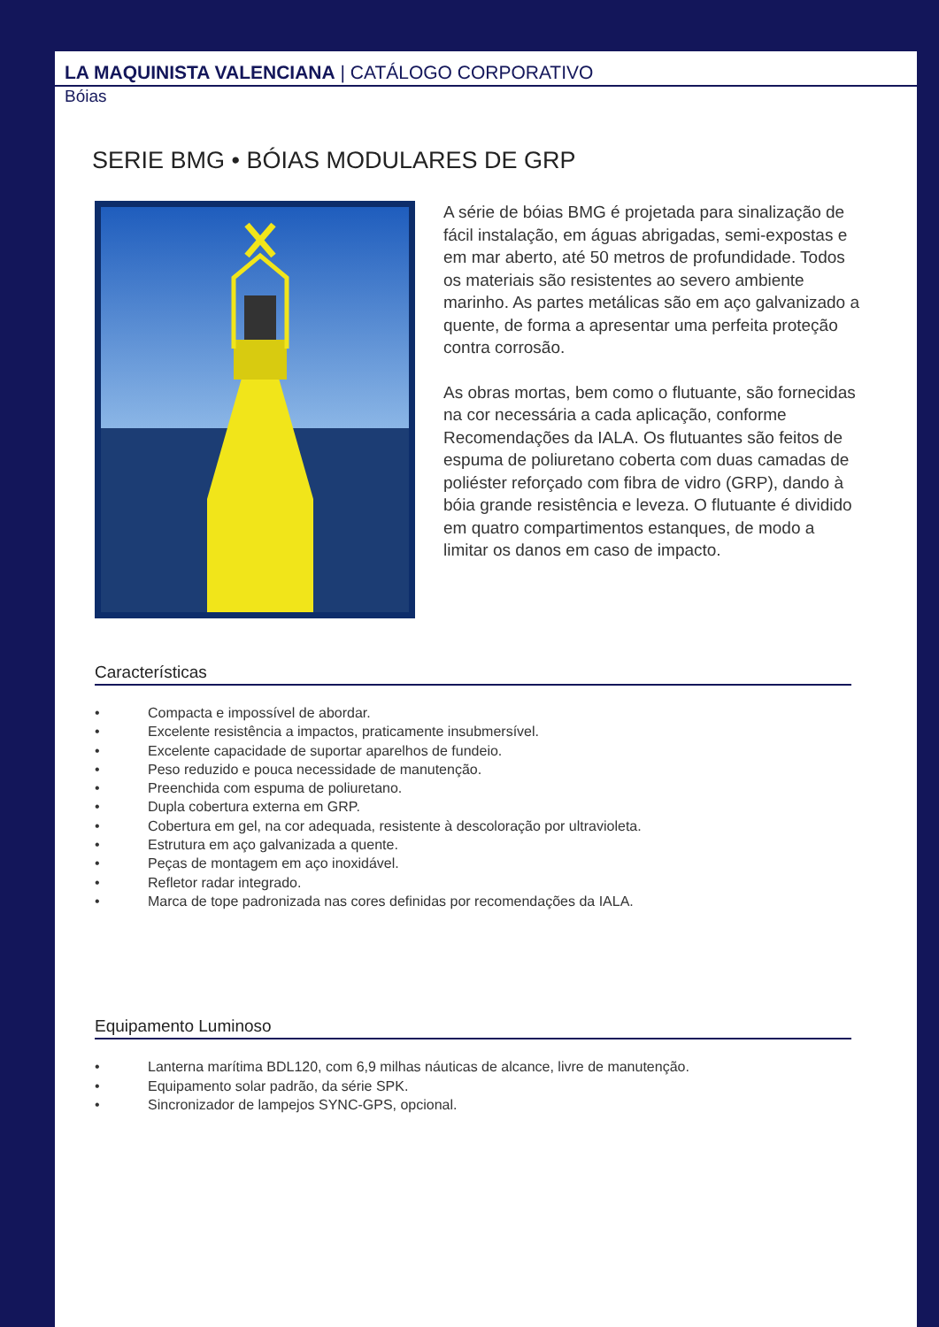LA MAQUINISTA VALENCIANA | CATÁLOGO CORPORATIVO
Bóias
SERIE BMG • BÓIAS MODULARES DE GRP
A série de bóias BMG é projetada para sinalização de fácil instalação, em águas abrigadas, semi-expostas e em mar aberto, até 50 metros de profundidade. Todos os materiais são resistentes ao severo ambiente marinho. As partes metálicas são em aço galvanizado a quente, de forma a apresentar uma perfeita proteção contra corrosão.
As obras mortas, bem como o flutuante, são fornecidas na cor necessária a cada aplicação, conforme Recomendações da IALA. Os flutuantes são feitos de espuma de poliuretano coberta com duas camadas de poliéster reforçado com fibra de vidro (GRP), dando à bóia grande resistência e leveza. O flutuante é dividido em quatro compartimentos estanques, de modo a limitar os danos em caso de impacto.
Características
• Compacta e impossível de abordar.
• Excelente resistência a impactos, praticamente insubmersível.
• Excelente capacidade de suportar aparelhos de fundeio.
• Peso reduzido e pouca necessidade de manutenção.
• Preenchida com espuma de poliuretano.
• Dupla cobertura externa em GRP.
• Cobertura em gel, na cor adequada, resistente à descoloração por ultravioleta.
• Estrutura em aço galvanizada a quente.
• Peças de montagem em aço inoxidável.
• Refletor radar integrado.
• Marca de tope padronizada nas cores definidas por recomendações da IALA.
Equipamento Luminoso
• Lanterna marítima BDL120, com 6,9 milhas náuticas de alcance, livre de manutenção.
• Equipamento solar padrão, da série SPK.
• Sincronizador de lampejos SYNC-GPS, opcional.